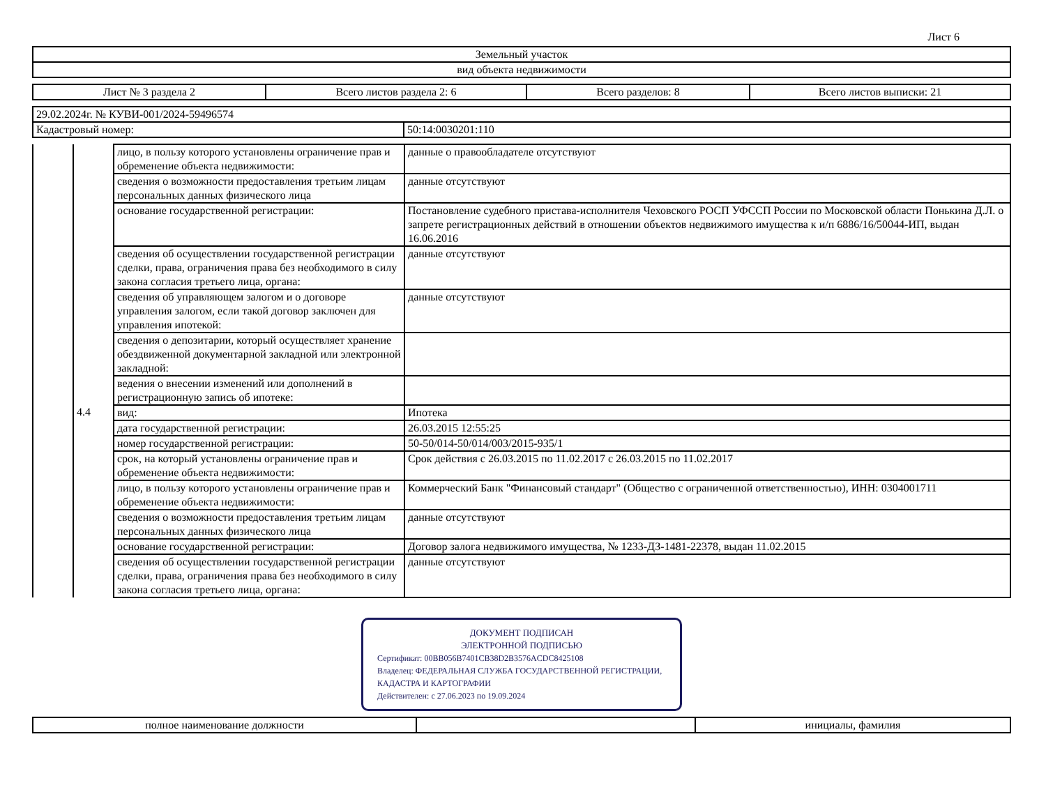Лист 6
| Земельный участок |
| вид объекта недвижимости |
| Лист № 3 раздела 2 | Всего листов раздела 2: 6 | Всего разделов: 8 | Всего листов выписки: 21 |
| 29.02.2024г. № КУВИ-001/2024-59496574 | |
| Кадастровый номер: | 50:14:0030201:110 |
| | | лицо, в пользу которого установлены ограничение прав и обременение объекта недвижимости: | данные о правообладателе отсутствуют |
| | | сведения о возможности предоставления третьим лицам персональных данных физического лица | данные отсутствуют |
| | | основание государственной регистрации: | Постановление судебного пристава-исполнителя Чеховского РОСП УФССП России по Московской области Понькина Д.Л. о запрете регистрационных действий в отношении объектов недвижимого имущества к и/п 6886/16/50044-ИП, выдан 16.06.2016 |
| | | сведения об осуществлении государственной регистрации сделки, права, ограничения права без необходимого в силу закона согласия третьего лица, органа: | данные отсутствуют |
| | | сведения об управляющем залогом и о договоре управления залогом, если такой договор заключен для управления ипотекой: | данные отсутствуют |
| | | сведения о депозитарии, который осуществляет хранение обездвиженной документарной закладной или электронной закладной: | |
| | | ведения о внесении изменений или дополнений в регистрационную запись об ипотеке: | |
| | 4.4 | вид: | Ипотека |
| | | дата государственной регистрации: | 26.03.2015 12:55:25 |
| | | номер государственной регистрации: | 50-50/014-50/014/003/2015-935/1 |
| | | срок, на который установлены ограничение прав и обременение объекта недвижимости: | Срок действия с 26.03.2015 по 11.02.2017 с 26.03.2015 по 11.02.2017 |
| | | лицо, в пользу которого установлены ограничение прав и обременение объекта недвижимости: | Коммерческий Банк "Финансовый стандарт" (Общество с ограниченной ответственностью), ИНН: 0304001711 |
| | | сведения о возможности предоставления третьим лицам персональных данных физического лица | данные отсутствуют |
| | | основание государственной регистрации: | Договор залога недвижимого имущества, № 1233-ДЗ-1481-22378, выдан 11.02.2015 |
| | | сведения об осуществлении государственной регистрации сделки, права, ограничения права без необходимого в силу закона согласия третьего лица, органа: | данные отсутствуют |
ДОКУМЕНТ ПОДПИСАН
ЭЛЕКТРОННОЙ ПОДПИСЬЮ
Сертификат: 00BB056B7401CB38D2B3576ACDC8425108
Владелец: ФЕДЕРАЛЬНАЯ СЛУЖБА ГОСУДАРСТВЕННОЙ РЕГИСТРАЦИИ, КАДАСТРА И КАРТОГРАФИИ
Действителен: с 27.06.2023 по 19.09.2024
| полное наименование должности | | инициалы, фамилия |